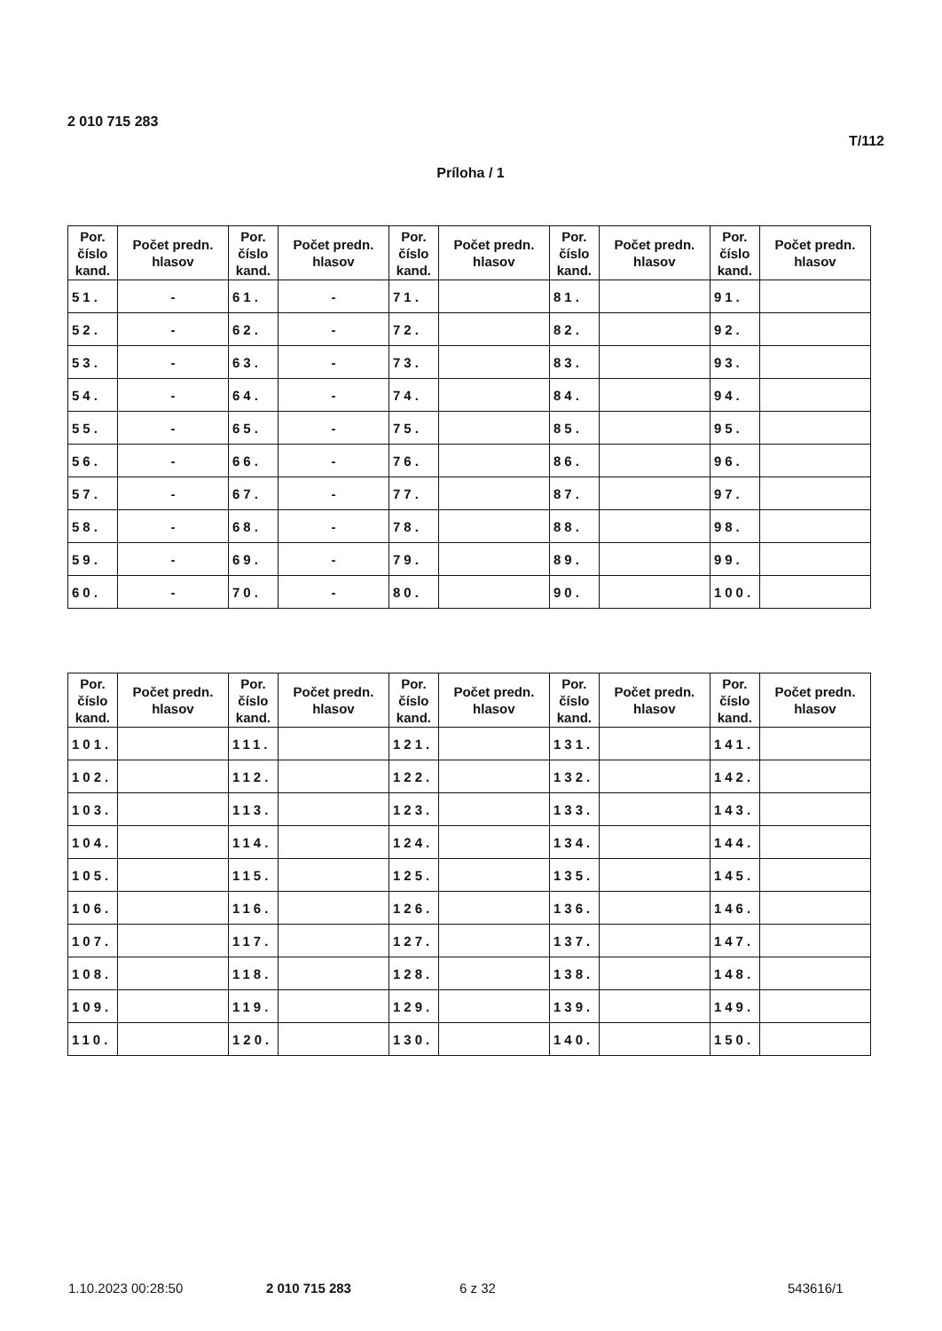2 010 715 283
T/112
Príloha / 1
| Por. číslo kand. | Počet predn. hlasov | Por. číslo kand. | Počet predn. hlasov | Por. číslo kand. | Počet predn. hlasov | Por. číslo kand. | Počet predn. hlasov | Por. číslo kand. | Počet predn. hlasov |
| --- | --- | --- | --- | --- | --- | --- | --- | --- | --- |
| 51. | - | 61. | - | 71. | | 81. | | 91. | |
| 52. | - | 62. | - | 72. | | 82. | | 92. | |
| 53. | - | 63. | - | 73. | | 83. | | 93. | |
| 54. | - | 64. | - | 74. | | 84. | | 94. | |
| 55. | - | 65. | - | 75. | | 85. | | 95. | |
| 56. | - | 66. | - | 76. | | 86. | | 96. | |
| 57. | - | 67. | - | 77. | | 87. | | 97. | |
| 58. | - | 68. | - | 78. | | 88. | | 98. | |
| 59. | - | 69. | - | 79. | | 89. | | 99. | |
| 60. | - | 70. | - | 80. | | 90. | | 100. | |
| Por. číslo kand. | Počet predn. hlasov | Por. číslo kand. | Počet predn. hlasov | Por. číslo kand. | Počet predn. hlasov | Por. číslo kand. | Počet predn. hlasov | Por. číslo kand. | Počet predn. hlasov |
| --- | --- | --- | --- | --- | --- | --- | --- | --- | --- |
| 101. | | 111. | | 121. | | 131. | | 141. | |
| 102. | | 112. | | 122. | | 132. | | 142. | |
| 103. | | 113. | | 123. | | 133. | | 143. | |
| 104. | | 114. | | 124. | | 134. | | 144. | |
| 105. | | 115. | | 125. | | 135. | | 145. | |
| 106. | | 116. | | 126. | | 136. | | 146. | |
| 107. | | 117. | | 127. | | 137. | | 147. | |
| 108. | | 118. | | 128. | | 138. | | 148. | |
| 109. | | 119. | | 129. | | 139. | | 149. | |
| 110. | | 120. | | 130. | | 140. | | 150. | |
1.10.2023 00:28:50 2 010 715 283 6 z 32 543616/1